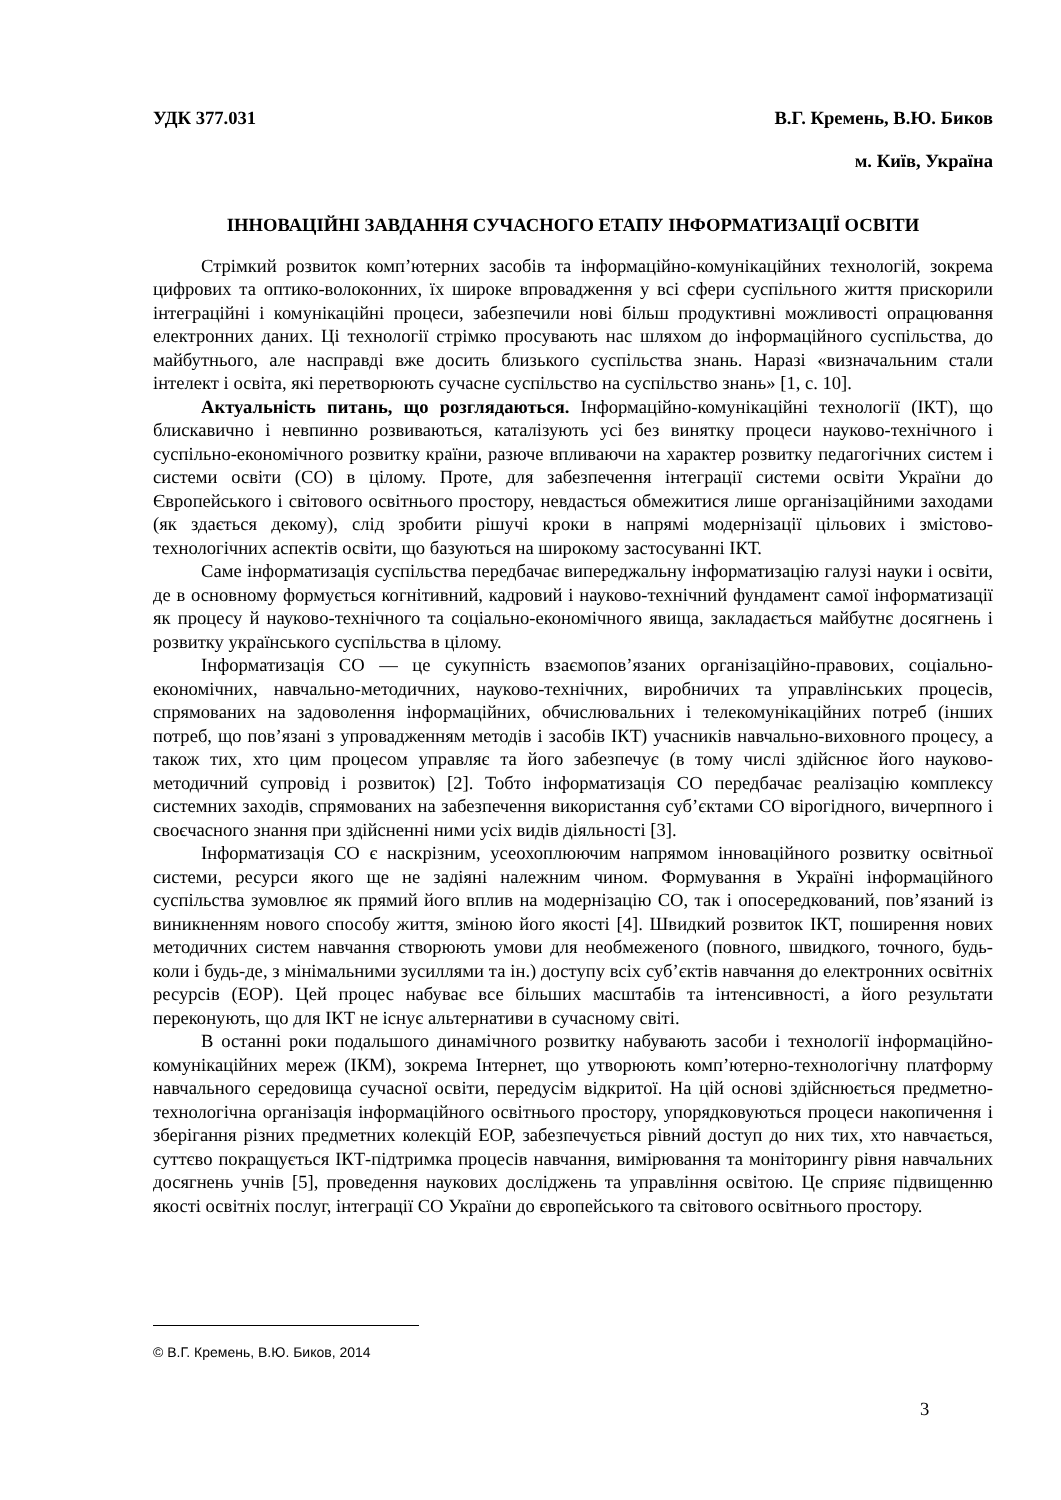УДК 377.031 В.Г. Кремень, В.Ю. Биков
м. Київ, Україна
ІННОВАЦІЙНІ ЗАВДАННЯ СУЧАСНОГО ЕТАПУ ІНФОРМАТИЗАЦІЇ ОСВІТИ
Стрімкий розвиток комп’ютерних засобів та інформаційно-комунікаційних технологій, зокрема цифрових та оптико-волоконних, їх широке впровадження у всі сфери суспільного життя прискорили інтеграційні і комунікаційні процеси, забезпечили нові більш продуктивні можливості опрацювання електронних даних. Ці технології стрімко просувають нас шляхом до інформаційного суспільства, до майбутнього, але насправді вже досить близького суспільства знань. Наразі «визначальним стали інтелект і освіта, які перетворюють сучасне суспільство на суспільство знань» [1, с. 10].
Актуальність питань, що розглядаються. Інформаційно-комунікаційні технології (ІКТ), що блискавично і невпинно розвиваються, каталізують усі без винятку процеси науково-технічного і суспільно-економічного розвитку країни, разюче впливаючи на характер розвитку педагогічних систем і системи освіти (СО) в цілому. Проте, для забезпечення інтеграції системи освіти України до Європейського і світового освітнього простору, невдасться обмежитися лише організаційними заходами (як здається декому), слід зробити рішучі кроки в напрямі модернізації цільових і змістово-технологічних аспектів освіти, що базуються на широкому застосуванні ІКТ.
Саме інформатизація суспільства передбачає випереджальну інформатизацію галузі науки і освіти, де в основному формується когнітивний, кадровий і науково-технічний фундамент самої інформатизації як процесу й науково-технічного та соціально-економічного явища, закладається майбутнє досягнень і розвитку українського суспільства в цілому.
Інформатизація СО — це сукупність взаємопов’язаних організаційно-правових, соціально-економічних, навчально-методичних, науково-технічних, виробничих та управлінських процесів, спрямованих на задоволення інформаційних, обчислювальних і телекомунікаційних потреб (інших потреб, що пов’язані з упровадженням методів і засобів ІКТ) учасників навчально-виховного процесу, а також тих, хто цим процесом управляє та його забезпечує (в тому числі здійснює його науково-методичний супровід і розвиток) [2]. Тобто інформатизація СО передбачає реалізацію комплексу системних заходів, спрямованих на забезпечення використання суб’єктами СО вірогідного, вичерпного і своєчасного знання при здійсненні ними усіх видів діяльності [3].
Інформатизація СО є наскрізним, усеохоплюючим напрямом інноваційного розвитку освітньої системи, ресурси якого ще не задіяні належним чином. Формування в Україні інформаційного суспільства зумовлює як прямий його вплив на модернізацію СО, так і опосередкований, пов’язаний із виникненням нового способу життя, зміною його якості [4]. Швидкий розвиток ІКТ, поширення нових методичних систем навчання створюють умови для необмеженого (повного, швидкого, точного, будь-коли і будь-де, з мінімальними зусиллями та ін.) доступу всіх суб’єктів навчання до електронних освітніх ресурсів (ЕОР). Цей процес набуває все більших масштабів та інтенсивності, а його результати переконують, що для ІКТ не існує альтернативи в сучасному світі.
В останні роки подальшого динамічного розвитку набувають засоби і технології інформаційно-комунікаційних мереж (ІКМ), зокрема Інтернет, що утворюють комп’ютерно-технологічну платформу навчального середовища сучасної освіти, передусім відкритої. На цій основі здійснюється предметно-технологічна організація інформаційного освітнього простору, упорядковуються процеси накопичення і зберігання різних предметних колекцій ЕОР, забезпечується рівний доступ до них тих, хто навчається, суттєво покращується ІКТ-підтримка процесів навчання, вимірювання та моніторингу рівня навчальних досягнень учнів [5], проведення наукових досліджень та управління освітою. Це сприяє підвищенню якості освітніх послуг, інтеграції СО України до європейського та світового освітнього простору.
© В.Г. Кремень, В.Ю. Биков, 2014
3